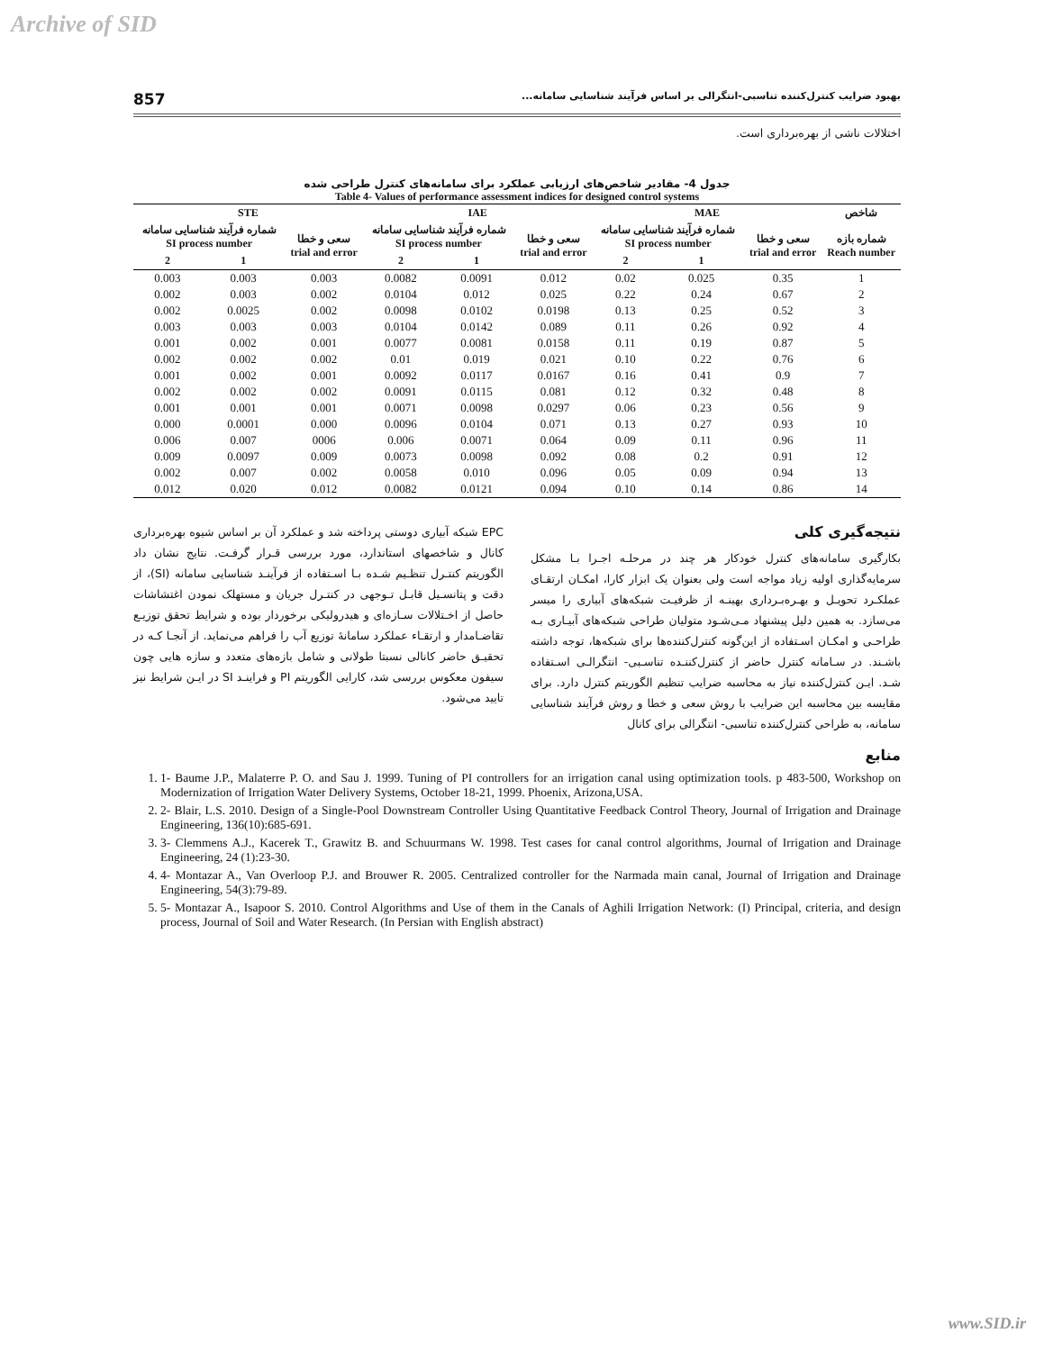Archive of SID
بهبود ضرایب کنترل‌کننده تناسبی-انتگرالی بر اساس فرآیند شناسایی سامانه... 857
اختلالات ناشی از بهره‌برداری است.
جدول 4- مقادیر شاخص‌های ارزیابی عملکرد برای سامانه‌های کنترل طراحی شده
Table 4- Values of performance assessment indices for designed control systems
| شاخص | MAE | | | IAE | | | STE | | |
| --- | --- | --- | --- | --- | --- | --- | --- | --- | --- |
| شماره بازه Reach number | سعی و خطا trial and error | شماره فرآیند شناسایی سامانه SI process number | | سعی و خطا trial and error | شماره فرآیند شناسایی سامانه SI process number | | سعی و خطا trial and error | شماره فرآیند شناسایی سامانه SI process number | |
| | | 1 | 2 | | 1 | 2 | | 1 | 2 |
| 1 | 0.35 | 0.025 | 0.02 | 0.012 | 0.0091 | 0.0082 | 0.003 | 0.003 | 0.003 |
| 2 | 0.67 | 0.24 | 0.22 | 0.025 | 0.012 | 0.0104 | 0.002 | 0.003 | 0.002 |
| 3 | 0.52 | 0.25 | 0.13 | 0.0198 | 0.0102 | 0.0098 | 0.002 | 0.0025 | 0.002 |
| 4 | 0.92 | 0.26 | 0.11 | 0.089 | 0.0142 | 0.0104 | 0.003 | 0.003 | 0.003 |
| 5 | 0.87 | 0.19 | 0.11 | 0.0158 | 0.0081 | 0.0077 | 0.001 | 0.002 | 0.001 |
| 6 | 0.76 | 0.22 | 0.10 | 0.021 | 0.019 | 0.01 | 0.002 | 0.002 | 0.002 |
| 7 | 0.9 | 0.41 | 0.16 | 0.0167 | 0.0117 | 0.0092 | 0.001 | 0.002 | 0.001 |
| 8 | 0.48 | 0.32 | 0.12 | 0.081 | 0.0115 | 0.0091 | 0.002 | 0.002 | 0.002 |
| 9 | 0.56 | 0.23 | 0.06 | 0.0297 | 0.0098 | 0.0071 | 0.001 | 0.001 | 0.001 |
| 10 | 0.93 | 0.27 | 0.13 | 0.071 | 0.0104 | 0.0096 | 0.000 | 0.0001 | 0.000 |
| 11 | 0.96 | 0.11 | 0.09 | 0.064 | 0.0071 | 0.006 | 0006 | 0.007 | 0.006 |
| 12 | 0.91 | 0.2 | 0.08 | 0.092 | 0.0098 | 0.0073 | 0.009 | 0.0097 | 0.009 |
| 13 | 0.94 | 0.09 | 0.05 | 0.096 | 0.010 | 0.0058 | 0.002 | 0.007 | 0.002 |
| 14 | 0.86 | 0.14 | 0.10 | 0.094 | 0.0121 | 0.0082 | 0.012 | 0.020 | 0.012 |
نتیجه‌گیری کلی
بکارگیری سامانه‌های کنترل خودکار هر چند در مرحلـه اجـرا بـا مشکل سرمایه‌گذاری اولیه زیاد مواجه است ولی بعنوان یک ابزار کارا، امکـان ارتقـای عملکـرد تحویـل و بهـره‌بـرداری بهینـه از ظرفیـت شبکه‌های آبیاری را میسر می‌سازد. به همین دلیل پیشنهاد مـی‌شـود متولیان طراحی شبکه‌های آبیـاری بـه طراحـی و امکـان اسـتفاده از این‌گونه کنترل‌کننده‌ها برای شبکه‌ها، توجه داشته باشـند. در سـامانه کنترل حاضر از کنترل‌کننـده تناسـبی- انتگرالـی اسـتفاده شـد. ایـن کنترل‌کننده نیاز به محاسبه ضرایب تنظیم الگوریتم کنترل دارد. برای مقایسه بین محاسبه این ضرایب با روش سعی و خطا و روش فرآیند شناسایی سامانه، به طراحی کنترل‌کننده تناسبی- انتگرالی برای کانال
EPC شبکه آبیاری دوستی پرداخته شد و عملکرد آن بر اساس شیوه بهره‌برداری کانال و شاخصهای استاندارد، مورد بررسی قـرار گرفـت. نتایج نشان داد الگوریتم کنتـرل تنظـیم شـده بـا اسـتفاده از فرآینـد شناسایی سامانه (SI)، از دقت و پتانسـیل قابـل تـوجهی در کنتـرل جریان و مستهلک نمودن اغتشاشات حاصل از اخـتلالات سـازه‌ای و هیدرولیکی برخوردار بوده و شرایط تحقق توزیـع تقاضـامدار و ارتقـاء عملکرد سامانهٔ توزیع آب را فراهم می‌نماید. از آنجـا کـه در تحقیـق حاضر کانالی نسبتا طولانی و شامل بازه‌های متعدد و سازه هایی چون سیفون معکوس بررسی شد، کارایی الگوریتم PI و فراینـد SI در ایـن شرایط نیز تایید می‌شود.
منابع
1. 1- Baume J.P., Malaterre P. O. and Sau J. 1999. Tuning of PI controllers for an irrigation canal using optimization tools. p 483-500, Workshop on Modernization of Irrigation Water Delivery Systems, October 18-21, 1999. Phoenix, Arizona,USA.
2. 2- Blair, L.S. 2010. Design of a Single-Pool Downstream Controller Using Quantitative Feedback Control Theory, Journal of Irrigation and Drainage Engineering, 136(10):685-691.
3. 3- Clemmens A.J., Kacerek T., Grawitz B. and Schuurmans W. 1998. Test cases for canal control algorithms, Journal of Irrigation and Drainage Engineering, 24 (1):23-30.
4. 4- Montazar A., Van Overloop P.J. and Brouwer R. 2005. Centralized controller for the Narmada main canal, Journal of Irrigation and Drainage Engineering, 54(3):79-89.
5. 5- Montazar A., Isapoor S. 2010. Control Algorithms and Use of them in the Canals of Aghili Irrigation Network: (I) Principal, criteria, and design process, Journal of Soil and Water Research. (In Persian with English abstract)
www.SID.ir